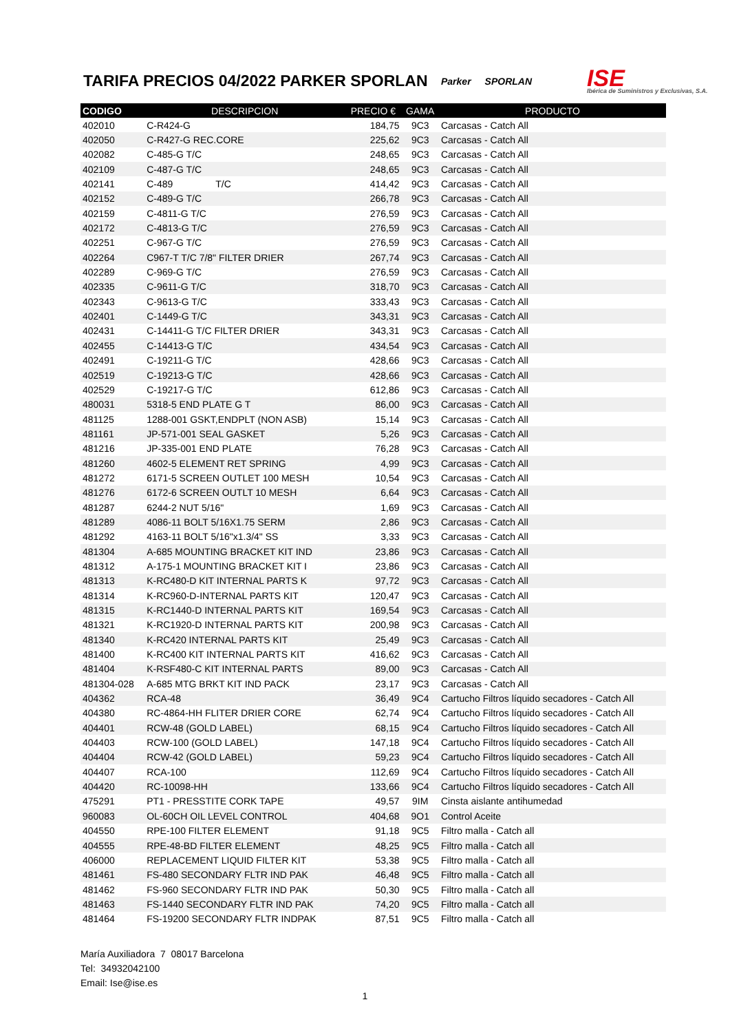TARIFA PRECIOS 04/2022 PARKER SPORLAN
Parker SPORLAN ISE
Ibérica de Suministros y Exclusivas, S.A.
| CODIGO | DESCRIPCION | PRECIO € | GAMA | PRODUCTO |
| --- | --- | --- | --- | --- |
| 402010 | C-R424-G | 184,75 | 9C3 | Carcasas - Catch All |
| 402050 | C-R427-G REC.CORE | 225,62 | 9C3 | Carcasas - Catch All |
| 402082 | C-485-G T/C | 248,65 | 9C3 | Carcasas - Catch All |
| 402109 | C-487-G T/C | 248,65 | 9C3 | Carcasas - Catch All |
| 402141 | C-489 T/C | 414,42 | 9C3 | Carcasas - Catch All |
| 402152 | C-489-G T/C | 266,78 | 9C3 | Carcasas - Catch All |
| 402159 | C-4811-G T/C | 276,59 | 9C3 | Carcasas - Catch All |
| 402172 | C-4813-G T/C | 276,59 | 9C3 | Carcasas - Catch All |
| 402251 | C-967-G T/C | 276,59 | 9C3 | Carcasas - Catch All |
| 402264 | C967-T T/C 7/8" FILTER DRIER | 267,74 | 9C3 | Carcasas - Catch All |
| 402289 | C-969-G T/C | 276,59 | 9C3 | Carcasas - Catch All |
| 402335 | C-9611-G T/C | 318,70 | 9C3 | Carcasas - Catch All |
| 402343 | C-9613-G T/C | 333,43 | 9C3 | Carcasas - Catch All |
| 402401 | C-1449-G T/C | 343,31 | 9C3 | Carcasas - Catch All |
| 402431 | C-14411-G T/C FILTER DRIER | 343,31 | 9C3 | Carcasas - Catch All |
| 402455 | C-14413-G T/C | 434,54 | 9C3 | Carcasas - Catch All |
| 402491 | C-19211-G T/C | 428,66 | 9C3 | Carcasas - Catch All |
| 402519 | C-19213-G T/C | 428,66 | 9C3 | Carcasas - Catch All |
| 402529 | C-19217-G T/C | 612,86 | 9C3 | Carcasas - Catch All |
| 480031 | 5318-5 END PLATE G T | 86,00 | 9C3 | Carcasas - Catch All |
| 481125 | 1288-001 GSKT,ENDPLT (NON ASB) | 15,14 | 9C3 | Carcasas - Catch All |
| 481161 | JP-571-001 SEAL GASKET | 5,26 | 9C3 | Carcasas - Catch All |
| 481216 | JP-335-001 END PLATE | 76,28 | 9C3 | Carcasas - Catch All |
| 481260 | 4602-5 ELEMENT RET SPRING | 4,99 | 9C3 | Carcasas - Catch All |
| 481272 | 6171-5 SCREEN OUTLET 100 MESH | 10,54 | 9C3 | Carcasas - Catch All |
| 481276 | 6172-6 SCREEN OUTLT 10 MESH | 6,64 | 9C3 | Carcasas - Catch All |
| 481287 | 6244-2 NUT 5/16" | 1,69 | 9C3 | Carcasas - Catch All |
| 481289 | 4086-11 BOLT 5/16X1.75 SERM | 2,86 | 9C3 | Carcasas - Catch All |
| 481292 | 4163-11 BOLT 5/16"x1.3/4" SS | 3,33 | 9C3 | Carcasas - Catch All |
| 481304 | A-685 MOUNTING BRACKET KIT IND | 23,86 | 9C3 | Carcasas - Catch All |
| 481312 | A-175-1 MOUNTING BRACKET KIT I | 23,86 | 9C3 | Carcasas - Catch All |
| 481313 | K-RC480-D KIT INTERNAL PARTS K | 97,72 | 9C3 | Carcasas - Catch All |
| 481314 | K-RC960-D-INTERNAL PARTS KIT | 120,47 | 9C3 | Carcasas - Catch All |
| 481315 | K-RC1440-D INTERNAL PARTS KIT | 169,54 | 9C3 | Carcasas - Catch All |
| 481321 | K-RC1920-D INTERNAL PARTS KIT | 200,98 | 9C3 | Carcasas - Catch All |
| 481340 | K-RC420 INTERNAL PARTS KIT | 25,49 | 9C3 | Carcasas - Catch All |
| 481400 | K-RC400 KIT INTERNAL PARTS KIT | 416,62 | 9C3 | Carcasas - Catch All |
| 481404 | K-RSF480-C KIT INTERNAL PARTS | 89,00 | 9C3 | Carcasas - Catch All |
| 481304-028 | A-685 MTG BRKT KIT IND PACK | 23,17 | 9C3 | Carcasas - Catch All |
| 404362 | RCA-48 | 36,49 | 9C4 | Cartucho Filtros líquido secadores - Catch All |
| 404380 | RC-4864-HH FLITER DRIER CORE | 62,74 | 9C4 | Cartucho Filtros líquido secadores - Catch All |
| 404401 | RCW-48 (GOLD LABEL) | 68,15 | 9C4 | Cartucho Filtros líquido secadores - Catch All |
| 404403 | RCW-100 (GOLD LABEL) | 147,18 | 9C4 | Cartucho Filtros líquido secadores - Catch All |
| 404404 | RCW-42 (GOLD LABEL) | 59,23 | 9C4 | Cartucho Filtros líquido secadores - Catch All |
| 404407 | RCA-100 | 112,69 | 9C4 | Cartucho Filtros líquido secadores - Catch All |
| 404420 | RC-10098-HH | 133,66 | 9C4 | Cartucho Filtros líquido secadores - Catch All |
| 475291 | PT1 - PRESSTITE CORK TAPE | 49,57 | 9IM | Cinsta aislante antihumedad |
| 960083 | OL-60CH OIL LEVEL CONTROL | 404,68 | 9O1 | Control Aceite |
| 404550 | RPE-100 FILTER ELEMENT | 91,18 | 9C5 | Filtro malla - Catch all |
| 404555 | RPE-48-BD FILTER ELEMENT | 48,25 | 9C5 | Filtro malla - Catch all |
| 406000 | REPLACEMENT LIQUID FILTER KIT | 53,38 | 9C5 | Filtro malla - Catch all |
| 481461 | FS-480 SECONDARY FLTR IND PAK | 46,48 | 9C5 | Filtro malla - Catch all |
| 481462 | FS-960 SECONDARY FLTR IND PAK | 50,30 | 9C5 | Filtro malla - Catch all |
| 481463 | FS-1440 SECONDARY FLTR IND PAK | 74,20 | 9C5 | Filtro malla - Catch all |
| 481464 | FS-19200 SECONDARY FLTR INDPAK | 87,51 | 9C5 | Filtro malla - Catch all |
María Auxiliadora 7 08017 Barcelona
Tel: 34932042100
Email: Ise@ise.es
1